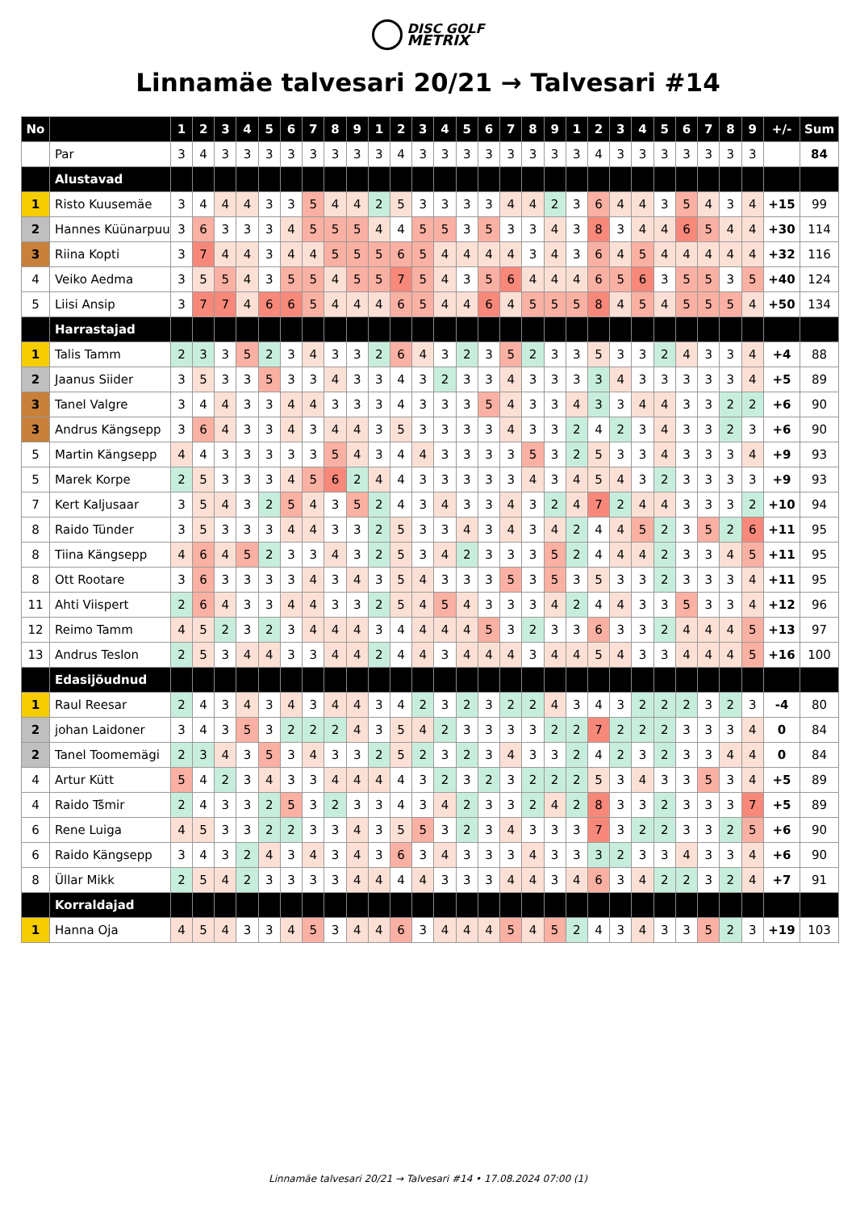DISC GOLF
METRIX
Linnamäe talvesari 20/21 → Talvesari #14
| No | | 1 | 2 | 3 | 4 | 5 | 6 | 7 | 8 | 9 | 1 | 2 | 3 | 4 | 5 | 6 | 7 | 8 | 9 | 1 | 2 | 3 | 4 | 5 | 6 | 7 | 8 | 9 | +/- | Sum |
| --- | --- | --- | --- | --- | --- | --- | --- | --- | --- | --- | --- | --- | --- | --- | --- | --- | --- | --- | --- | --- | --- | --- | --- | --- | --- | --- | --- | --- | --- | --- |
| | Par | 3 | 4 | 3 | 3 | 3 | 3 | 3 | 3 | 3 | 3 | 4 | 3 | 3 | 3 | 3 | 3 | 3 | 3 | 3 | 4 | 3 | 3 | 3 | 3 | 3 | 3 | 3 | | 84 |
| | Alustavad | | | | | | | | | | | | | | | | | | | | | | | | | | | | | |
| 1 | Risto Kuusemäe | 3 | 4 | 4 | 4 | 3 | 3 | 5 | 4 | 4 | 2 | 5 | 3 | 3 | 3 | 3 | 4 | 4 | 2 | 3 | 6 | 4 | 4 | 3 | 5 | 4 | 3 | 4 | +15 | 99 |
| 2 | Hannes Küünarpuu | 3 | 6 | 3 | 3 | 3 | 4 | 5 | 5 | 5 | 4 | 4 | 5 | 5 | 3 | 5 | 3 | 3 | 4 | 3 | 8 | 3 | 4 | 4 | 6 | 5 | 4 | 4 | +30 | 114 |
| 3 | Riina Kopti | 3 | 7 | 4 | 4 | 3 | 4 | 4 | 5 | 5 | 5 | 6 | 5 | 4 | 4 | 4 | 4 | 3 | 4 | 3 | 6 | 4 | 5 | 4 | 4 | 4 | 4 | 4 | +32 | 116 |
| 4 | Veiko Aedma | 3 | 5 | 5 | 4 | 3 | 5 | 5 | 4 | 5 | 5 | 7 | 5 | 4 | 3 | 5 | 6 | 4 | 4 | 4 | 6 | 5 | 6 | 3 | 5 | 5 | 3 | 5 | +40 | 124 |
| 5 | Liisi Ansip | 3 | 7 | 7 | 4 | 6 | 6 | 5 | 4 | 4 | 4 | 6 | 5 | 4 | 4 | 6 | 4 | 5 | 5 | 5 | 8 | 4 | 5 | 4 | 5 | 5 | 5 | 4 | +50 | 134 |
| | Harrastajad | | | | | | | | | | | | | | | | | | | | | | | | | | | | | |
| 1 | Talis Tamm | 2 | 3 | 3 | 5 | 2 | 3 | 4 | 3 | 3 | 2 | 6 | 4 | 3 | 2 | 3 | 5 | 2 | 3 | 3 | 5 | 3 | 3 | 2 | 4 | 3 | 3 | 4 | +4 | 88 |
| 2 | Jaanus Siider | 3 | 5 | 3 | 3 | 5 | 3 | 3 | 4 | 3 | 3 | 4 | 3 | 2 | 3 | 3 | 4 | 3 | 3 | 3 | 3 | 4 | 3 | 3 | 3 | 3 | 3 | 4 | +5 | 89 |
| 3 | Tanel Valgre | 3 | 4 | 4 | 3 | 3 | 4 | 4 | 3 | 3 | 3 | 4 | 3 | 3 | 3 | 5 | 4 | 3 | 3 | 4 | 3 | 3 | 4 | 4 | 3 | 3 | 2 | 2 | +6 | 90 |
| 3 | Andrus Kängsepp | 3 | 6 | 4 | 3 | 3 | 4 | 3 | 4 | 4 | 3 | 5 | 3 | 3 | 3 | 3 | 4 | 3 | 3 | 2 | 4 | 2 | 3 | 4 | 3 | 3 | 2 | 3 | +6 | 90 |
| 5 | Martin Kängsepp | 4 | 4 | 3 | 3 | 3 | 3 | 3 | 5 | 4 | 3 | 4 | 4 | 3 | 3 | 3 | 3 | 5 | 3 | 2 | 5 | 3 | 3 | 4 | 3 | 3 | 3 | 4 | +9 | 93 |
| 5 | Marek Korpe | 2 | 5 | 3 | 3 | 3 | 4 | 5 | 6 | 2 | 4 | 4 | 3 | 3 | 3 | 3 | 3 | 4 | 3 | 4 | 5 | 4 | 3 | 2 | 3 | 3 | 3 | 3 | +9 | 93 |
| 7 | Kert Kaljusaar | 3 | 5 | 4 | 3 | 2 | 5 | 4 | 3 | 5 | 2 | 4 | 3 | 4 | 3 | 3 | 4 | 3 | 2 | 4 | 7 | 2 | 4 | 4 | 3 | 3 | 3 | 2 | +10 | 94 |
| 8 | Raido Tünder | 3 | 5 | 3 | 3 | 3 | 4 | 4 | 3 | 3 | 2 | 5 | 3 | 3 | 4 | 3 | 4 | 3 | 4 | 2 | 4 | 4 | 5 | 2 | 3 | 5 | 2 | 6 | +11 | 95 |
| 8 | Tiina Kängsepp | 4 | 6 | 4 | 5 | 2 | 3 | 3 | 4 | 3 | 2 | 5 | 3 | 4 | 2 | 3 | 3 | 3 | 5 | 2 | 4 | 4 | 4 | 2 | 3 | 3 | 4 | 5 | +11 | 95 |
| 8 | Ott Rootare | 3 | 6 | 3 | 3 | 3 | 3 | 4 | 3 | 4 | 3 | 5 | 4 | 3 | 3 | 3 | 5 | 3 | 5 | 3 | 5 | 3 | 3 | 2 | 3 | 3 | 3 | 4 | +11 | 95 |
| 11 | Ahti Viispert | 2 | 6 | 4 | 3 | 3 | 4 | 4 | 3 | 3 | 2 | 5 | 4 | 5 | 4 | 3 | 3 | 3 | 4 | 2 | 4 | 4 | 3 | 3 | 5 | 3 | 3 | 4 | +12 | 96 |
| 12 | Reimo Tamm | 4 | 5 | 2 | 3 | 2 | 3 | 4 | 4 | 4 | 3 | 4 | 4 | 4 | 4 | 5 | 3 | 2 | 3 | 3 | 6 | 3 | 3 | 2 | 4 | 4 | 4 | 5 | +13 | 97 |
| 13 | Andrus Teslon | 2 | 5 | 3 | 4 | 4 | 3 | 3 | 4 | 4 | 2 | 4 | 4 | 3 | 4 | 4 | 4 | 3 | 4 | 4 | 5 | 4 | 3 | 3 | 4 | 4 | 4 | 5 | +16 | 100 |
| | Edasijõudnud | | | | | | | | | | | | | | | | | | | | | | | | | | | | | |
| 1 | Raul Reesar | 2 | 4 | 3 | 4 | 3 | 4 | 3 | 4 | 4 | 3 | 4 | 2 | 3 | 2 | 3 | 2 | 2 | 4 | 3 | 4 | 3 | 2 | 2 | 2 | 3 | 2 | 3 | -4 | 80 |
| 2 | johan Laidoner | 3 | 4 | 3 | 5 | 3 | 2 | 2 | 2 | 4 | 3 | 5 | 4 | 2 | 3 | 3 | 3 | 3 | 2 | 2 | 7 | 2 | 2 | 2 | 3 | 3 | 3 | 4 | 0 | 84 |
| 2 | Tanel Toomemägi | 2 | 3 | 4 | 3 | 5 | 3 | 4 | 3 | 3 | 2 | 5 | 2 | 3 | 2 | 3 | 4 | 3 | 3 | 2 | 4 | 2 | 3 | 2 | 3 | 3 | 4 | 4 | 0 | 84 |
| 4 | Artur Kütt | 5 | 4 | 2 | 3 | 4 | 3 | 3 | 4 | 4 | 4 | 4 | 3 | 2 | 3 | 2 | 3 | 2 | 2 | 2 | 5 | 3 | 4 | 3 | 3 | 5 | 3 | 4 | +5 | 89 |
| 4 | Raido Tšmir | 2 | 4 | 3 | 3 | 2 | 5 | 3 | 2 | 3 | 3 | 4 | 3 | 4 | 2 | 3 | 3 | 2 | 4 | 2 | 8 | 3 | 3 | 2 | 3 | 3 | 3 | 7 | +5 | 89 |
| 6 | Rene Luiga | 4 | 5 | 3 | 3 | 2 | 2 | 3 | 3 | 4 | 3 | 5 | 5 | 3 | 2 | 3 | 4 | 3 | 3 | 3 | 7 | 3 | 2 | 2 | 3 | 3 | 2 | 5 | +6 | 90 |
| 6 | Raido Kängsepp | 3 | 4 | 3 | 2 | 4 | 3 | 4 | 3 | 4 | 3 | 6 | 3 | 4 | 3 | 3 | 3 | 4 | 3 | 3 | 3 | 2 | 3 | 3 | 4 | 3 | 3 | 4 | +6 | 90 |
| 8 | Üllar Mikk | 2 | 5 | 4 | 2 | 3 | 3 | 3 | 3 | 4 | 4 | 4 | 4 | 3 | 3 | 3 | 4 | 4 | 3 | 4 | 6 | 3 | 4 | 2 | 2 | 3 | 2 | 4 | +7 | 91 |
| | Korraldajad | | | | | | | | | | | | | | | | | | | | | | | | | | | | | |
| 1 | Hanna Oja | 4 | 5 | 4 | 3 | 3 | 4 | 5 | 3 | 4 | 4 | 6 | 3 | 4 | 4 | 4 | 5 | 4 | 5 | 2 | 4 | 3 | 4 | 3 | 3 | 5 | 2 | 3 | +19 | 103 |
Linnamäe talvesari 20/21 → Talvesari #14 • 17.08.2024 07:00 (1)